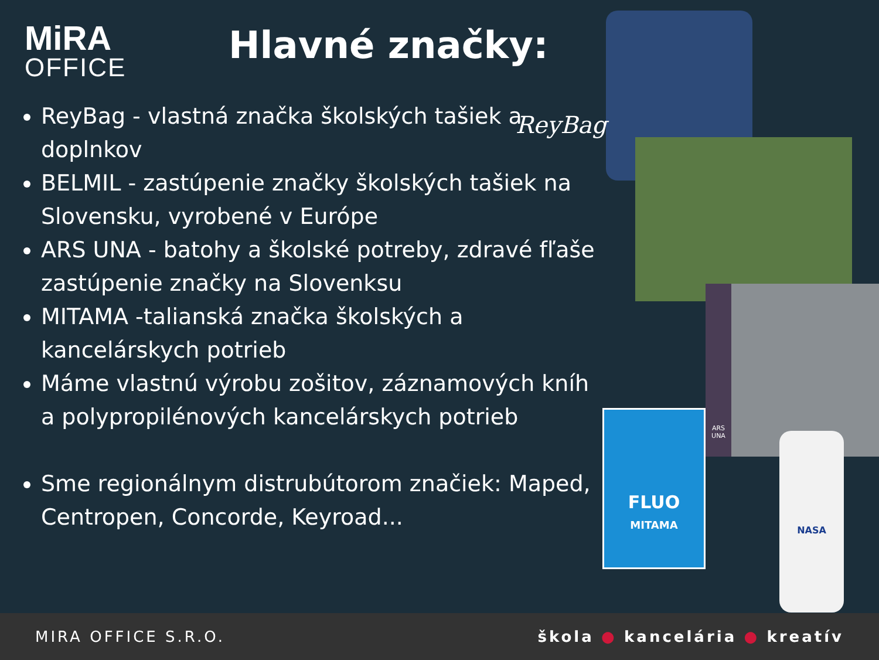MiRA
OFFICE
Hlavné značky:
ReyBag - vlastná značka školských tašiek a doplnkov
BELMIL - zastúpenie značky školských tašiek na Slovensku, vyrobené v Európe
ARS UNA - batohy a školské potreby, zdravé fľaše zastúpenie značky na Slovenksu
MITAMA -talianská značka školských a kancelárskych potrieb
Máme vlastnú výrobu zošitov, záznamových kníh a polypropilénových kancelárskych potrieb
Sme regionálnym distrubútorom značiek: Maped, Centropen, Concorde, Keyroad...
ReyBag
ARS UNA
FLUO
MITAMA
NASA
MIRA OFFICE S.R.O. škola ● kancelária ● kreatív